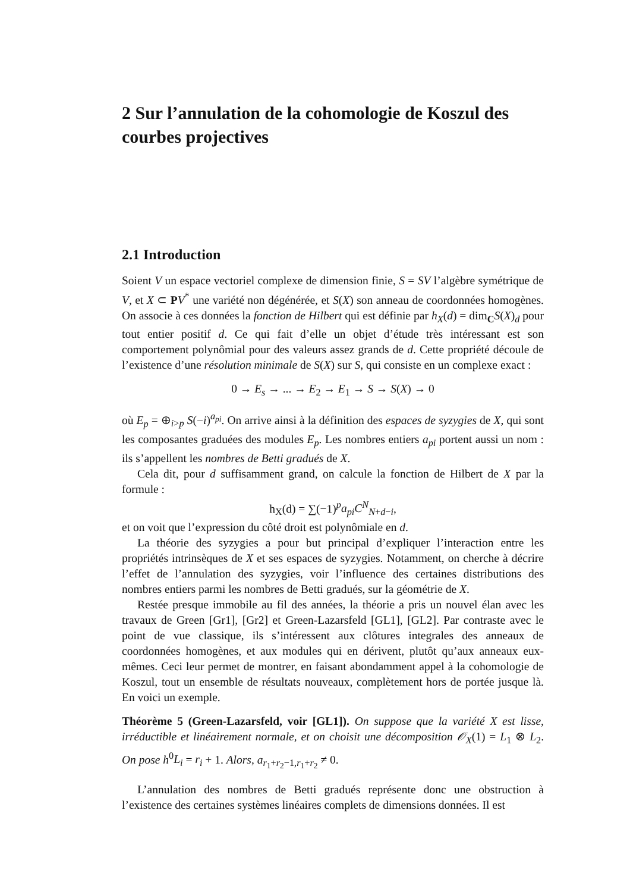2 Sur l’annulation de la cohomologie de Koszul des courbes projectives
2.1 Introduction
Soient V un espace vectoriel complexe de dimension finie, S = SV l’algèbre symétrique de V, et X ⊂ PV<sup>*</sup> une variété non dégénérée, et S(X) son anneau de coordonnées homogènes. On associe à ces données la fonction de Hilbert qui est définie par h<sub>X</sub>(d) = dim<sub>C</sub>S(X)<sub>d</sub> pour tout entier positif d. Ce qui fait d’elle un objet d’étude très intéressant est son comportement polynômial pour des valeurs assez grands de d. Cette propriété découle de l’existence d’une résolution minimale de S(X) sur S, qui consiste en un complexe exact :
0 → E<sub>s</sub> → ... → E<sub>2</sub> → E<sub>1</sub> → S → S(X) → 0
où E<sub>p</sub> = ⊕<sub>i>p</sub> S(−i)<sup>a<sub>pi</sub></sup>. On arrive ainsi à la définition des espaces de syzygies de X, qui sont les composantes graduées des modules E<sub>p</sub>. Les nombres entiers a<sub>pi</sub> portent aussi un nom : ils s’appellent les nombres de Betti gradués de X.
Cela dit, pour d suffisamment grand, on calcule la fonction de Hilbert de X par la formule :
h<sub>X</sub>(d) = ∑(−1)<sup>p</sup>a<sub>pi</sub>C<sup>N</sup><sub>N+d−i</sub>,
et on voit que l’expression du côté droit est polynômiale en d.
La théorie des syzygies a pour but principal d’expliquer l’interaction entre les propriétés intrinsèques de X et ses espaces de syzygies. Notamment, on cherche à décrire l’effet de l’annulation des syzygies, voir l’influence des certaines distributions des nombres entiers parmi les nombres de Betti gradués, sur la géométrie de X.
Restée presque immobile au fil des années, la théorie a pris un nouvel élan avec les travaux de Green [Gr1], [Gr2] et Green-Lazarsfeld [GL1], [GL2]. Par contraste avec le point de vue classique, ils s’intéressent aux clôtures integrales des anneaux de coordonnées homogènes, et aux modules qui en dérivent, plutôt qu’aux anneaux eux-mêmes. Ceci leur permet de montrer, en faisant abondamment appel à la cohomologie de Koszul, tout un ensemble de résultats nouveaux, complètement hors de portée jusque là. En voici un exemple.
Théorème 5 (Green-Lazarsfeld, voir [GL1]). On suppose que la variété X est lisse, irréductible et linéairement normale, et on choisit une décomposition 𝒪<sub>X</sub>(1) = L<sub>1</sub> ⊗ L<sub>2</sub>. On pose h<sup>0</sup>L<sub>i</sub> = r<sub>i</sub> + 1. Alors, a<sub>r<sub>1</sub>+r<sub>2</sub>−1,r<sub>1</sub>+r<sub>2</sub></sub> ≠ 0.
L’annulation des nombres de Betti gradués représente donc une obstruction à l’existence des certaines systèmes linéaires complets de dimensions données. Il est